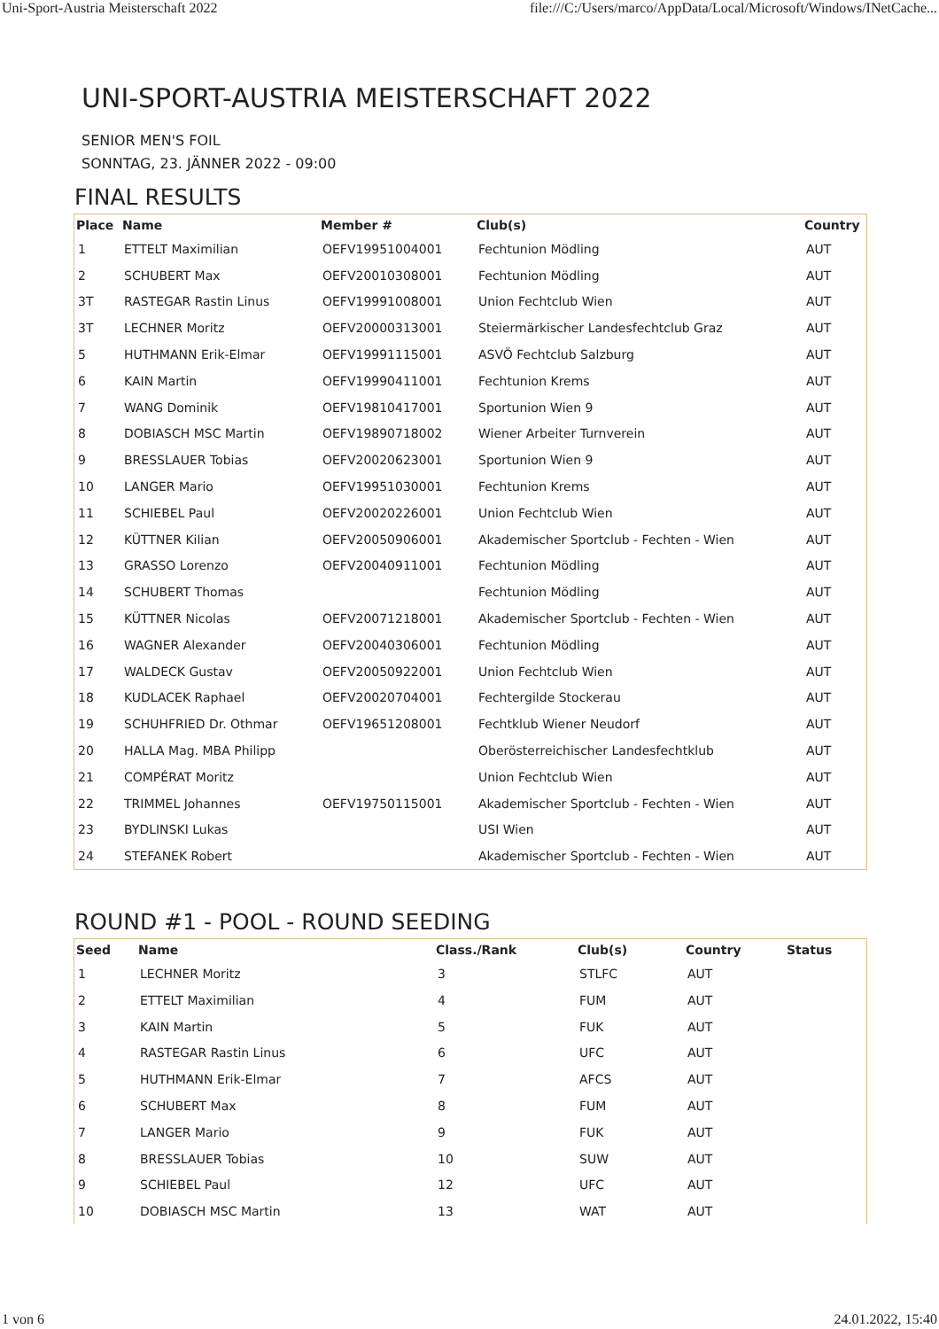Uni-Sport-Austria Meisterschaft 2022 file:///C:/Users/marco/AppData/Local/Microsoft/Windows/INetCache...
UNI-SPORT-AUSTRIA MEISTERSCHAFT 2022
SENIOR MEN'S FOIL
SONNTAG, 23. JÄNNER 2022 - 09:00
FINAL RESULTS
| Place | Name | Member # | Club(s) | Country |
| --- | --- | --- | --- | --- |
| 1 | ETTELT Maximilian | OEFV19951004001 | Fechtunion Mödling | AUT |
| 2 | SCHUBERT Max | OEFV20010308001 | Fechtunion Mödling | AUT |
| 3T | RASTEGAR Rastin Linus | OEFV19991008001 | Union Fechtclub Wien | AUT |
| 3T | LECHNER Moritz | OEFV20000313001 | Steiermärkischer Landesfechtclub Graz | AUT |
| 5 | HUTHMANN Erik-Elmar | OEFV19991115001 | ASVÖ Fechtclub Salzburg | AUT |
| 6 | KAIN Martin | OEFV19990411001 | Fechtunion Krems | AUT |
| 7 | WANG Dominik | OEFV19810417001 | Sportunion Wien 9 | AUT |
| 8 | DOBIASCH MSC Martin | OEFV19890718002 | Wiener Arbeiter Turnverein | AUT |
| 9 | BRESSLAUER Tobias | OEFV20020623001 | Sportunion Wien 9 | AUT |
| 10 | LANGER Mario | OEFV19951030001 | Fechtunion Krems | AUT |
| 11 | SCHIEBEL Paul | OEFV20020226001 | Union Fechtclub Wien | AUT |
| 12 | KÜTTNER Kilian | OEFV20050906001 | Akademischer Sportclub - Fechten - Wien | AUT |
| 13 | GRASSO Lorenzo | OEFV20040911001 | Fechtunion Mödling | AUT |
| 14 | SCHUBERT Thomas | | Fechtunion Mödling | AUT |
| 15 | KÜTTNER Nicolas | OEFV20071218001 | Akademischer Sportclub - Fechten - Wien | AUT |
| 16 | WAGNER Alexander | OEFV20040306001 | Fechtunion Mödling | AUT |
| 17 | WALDECK Gustav | OEFV20050922001 | Union Fechtclub Wien | AUT |
| 18 | KUDLACEK Raphael | OEFV20020704001 | Fechtergilde Stockerau | AUT |
| 19 | SCHUHFRIED Dr. Othmar | OEFV19651208001 | Fechtklub Wiener Neudorf | AUT |
| 20 | HALLA Mag. MBA Philipp | | Oberösterreichischer Landesfechtklub | AUT |
| 21 | COMPÉRAT Moritz | | Union Fechtclub Wien | AUT |
| 22 | TRIMMEL Johannes | OEFV19750115001 | Akademischer Sportclub - Fechten - Wien | AUT |
| 23 | BYDLINSKI Lukas | | USI Wien | AUT |
| 24 | STEFANEK Robert | | Akademischer Sportclub - Fechten - Wien | AUT |
ROUND #1 - POOL - ROUND SEEDING
| Seed | Name | Class./Rank | Club(s) | Country | Status |
| --- | --- | --- | --- | --- | --- |
| 1 | LECHNER Moritz | 3 | STLFC | AUT | |
| 2 | ETTELT Maximilian | 4 | FUM | AUT | |
| 3 | KAIN Martin | 5 | FUK | AUT | |
| 4 | RASTEGAR Rastin Linus | 6 | UFC | AUT | |
| 5 | HUTHMANN Erik-Elmar | 7 | AFCS | AUT | |
| 6 | SCHUBERT Max | 8 | FUM | AUT | |
| 7 | LANGER Mario | 9 | FUK | AUT | |
| 8 | BRESSLAUER Tobias | 10 | SUW | AUT | |
| 9 | SCHIEBEL Paul | 12 | UFC | AUT | |
| 10 | DOBIASCH MSC Martin | 13 | WAT | AUT | |
1 von 6 24.01.2022, 15:40